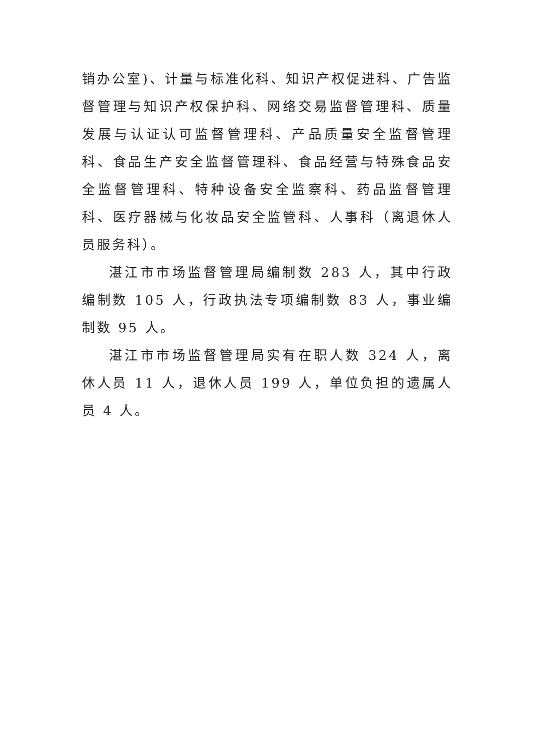销办公室)、计量与标准化科、知识产权促进科、广告监督管理与知识产权保护科、网络交易监督管理科、质量发展与认证认可监督管理科、产品质量安全监督管理科、食品生产安全监督管理科、食品经营与特殊食品安全监督管理科、特种设备安全监察科、药品监督管理科、医疗器械与化妆品安全监管科、人事科（离退休人员服务科）。
湛江市市场监督管理局编制数 283 人，其中行政编制数 105 人，行政执法专项编制数 83 人，事业编制数 95 人。
湛江市市场监督管理局实有在职人数 324 人，离休人员 11 人，退休人员 199 人，单位负担的遗属人员 4 人。